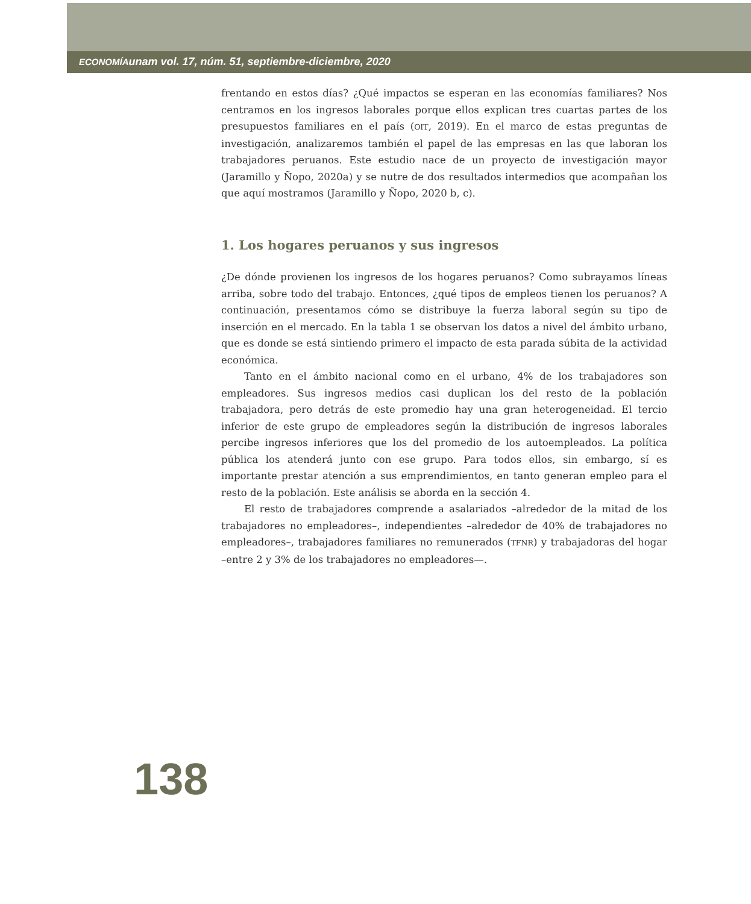ECONOMÍAunam vol. 17, núm. 51, septiembre-diciembre, 2020
frentando en estos días? ¿Qué impactos se esperan en las economías familiares? Nos centramos en los ingresos laborales porque ellos explican tres cuartas partes de los presupuestos familiares en el país (OIT, 2019). En el marco de estas preguntas de investigación, analizaremos también el papel de las empresas en las que laboran los trabajadores peruanos. Este estudio nace de un proyecto de investigación mayor (Jaramillo y Ñopo, 2020a) y se nutre de dos resultados intermedios que acompañan los que aquí mostramos (Jaramillo y Ñopo, 2020 b, c).
1. Los hogares peruanos y sus ingresos
¿De dónde provienen los ingresos de los hogares peruanos? Como subrayamos líneas arriba, sobre todo del trabajo. Entonces, ¿qué tipos de empleos tienen los peruanos? A continuación, presentamos cómo se distribuye la fuerza laboral según su tipo de inserción en el mercado. En la tabla 1 se observan los datos a nivel del ámbito urbano, que es donde se está sintiendo primero el impacto de esta parada súbita de la actividad económica.
Tanto en el ámbito nacional como en el urbano, 4% de los trabajadores son empleadores. Sus ingresos medios casi duplican los del resto de la población trabajadora, pero detrás de este promedio hay una gran heterogeneidad. El tercio inferior de este grupo de empleadores según la distribución de ingresos laborales percibe ingresos inferiores que los del promedio de los autoempleados. La política pública los atenderá junto con ese grupo. Para todos ellos, sin embargo, sí es importante prestar atención a sus emprendimientos, en tanto generan empleo para el resto de la población. Este análisis se aborda en la sección 4.
El resto de trabajadores comprende a asalariados –alrededor de la mitad de los trabajadores no empleadores–, independientes –alrededor de 40% de trabajadores no empleadores–, trabajadores familiares no remunerados (TFNR) y trabajadoras del hogar –entre 2 y 3% de los trabajadores no empleadores—.
138